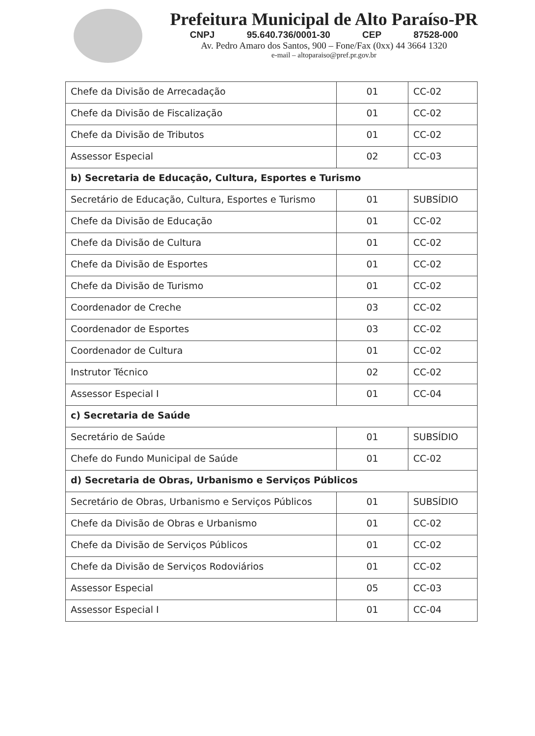Prefeitura Municipal de Alto Paraíso-PR
CNPJ 95.640.736/0001-30 CEP 87528-000
Av. Pedro Amaro dos Santos, 900 – Fone/Fax (0xx) 44 3664 1320
e-mail – altoparaiso@pref.pr.gov.br
| Chefe da Divisão de Arrecadação | 01 | CC-02 |
| Chefe da Divisão de Fiscalização | 01 | CC-02 |
| Chefe da Divisão de Tributos | 01 | CC-02 |
| Assessor Especial | 02 | CC-03 |
| b) Secretaria de Educação, Cultura, Esportes e Turismo | | |
| Secretário de Educação, Cultura, Esportes e Turismo | 01 | SUBSÍDIO |
| Chefe da Divisão de Educação | 01 | CC-02 |
| Chefe da Divisão de Cultura | 01 | CC-02 |
| Chefe da Divisão de Esportes | 01 | CC-02 |
| Chefe da Divisão de Turismo | 01 | CC-02 |
| Coordenador de Creche | 03 | CC-02 |
| Coordenador de Esportes | 03 | CC-02 |
| Coordenador de Cultura | 01 | CC-02 |
| Instrutor Técnico | 02 | CC-02 |
| Assessor Especial I | 01 | CC-04 |
| c) Secretaria de Saúde | | |
| Secretário de Saúde | 01 | SUBSÍDIO |
| Chefe do Fundo Municipal de Saúde | 01 | CC-02 |
| d) Secretaria de Obras, Urbanismo e Serviços Públicos | | |
| Secretário de Obras, Urbanismo e Serviços Públicos | 01 | SUBSÍDIO |
| Chefe da Divisão de Obras e Urbanismo | 01 | CC-02 |
| Chefe da Divisão de Serviços Públicos | 01 | CC-02 |
| Chefe da Divisão de Serviços Rodoviários | 01 | CC-02 |
| Assessor Especial | 05 | CC-03 |
| Assessor Especial I | 01 | CC-04 |